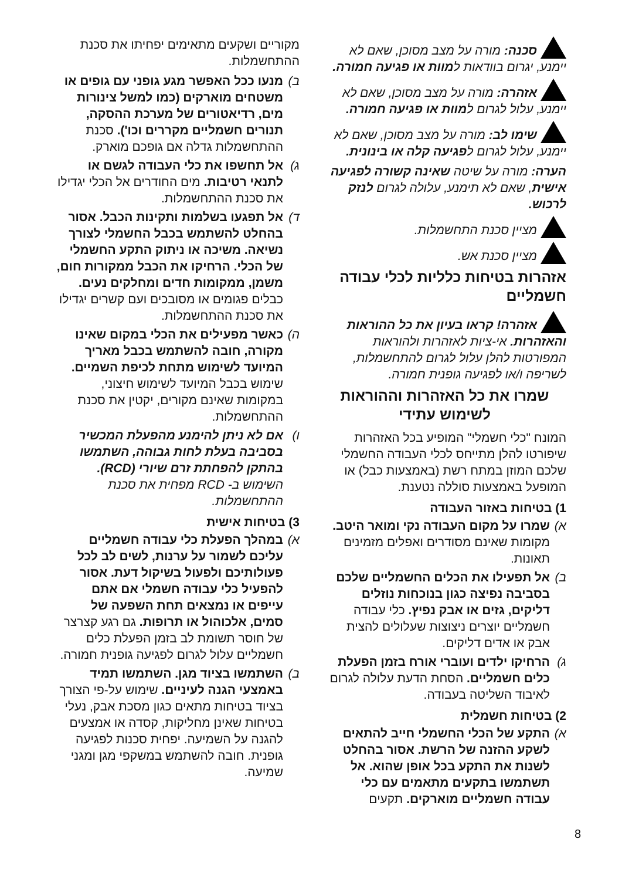סכנה: מורה על מצב מסוכן, שאם לא יימנע, יגרום בוודאות למוות או פגיעה חמורה.
אזהרה: מורה על מצב מסוכן, שאם לא יימנע, עלול לגרום למוות או פגיעה חמורה.
שימו לב: מורה על מצב מסוכן, שאם לא יימנע, עלול לגרום לפגיעה קלה או בינונית.
הערה: מורה על שיטה שאינה קשורה לפגיעה אישית, שאם לא תימנע, עלולה לגרום לנזק לרכוש.
מציין סכנת התחשמלות.
מציין סכנת אש.
אזהרות בטיחות כלליות לכלי עבודה חשמליים
אזהרה! קראו בעיון את כל ההוראות והאזהרות. אי-ציות לאזהרות ולהוראות המפורטות להלן עלול לגרום להתחשמלות, לשריפה ו/או לפגיעה גופנית חמורה.
שמרו את כל האזהרות וההוראות לשימוש עתידי
המונח "כלי חשמלי" המופיע בכל האזהרות שיפורטו להלן מתייחס לכלי העבודה החשמלי שלכם המוזן במתח רשת (באמצעות כבל) או המופעל באמצעות סוללה נטענת.
1) בטיחות באזור העבודה
א)
שמרו על מקום העבודה נקי ומואר היטב. מקומות שאינם מסודרים ואפלים מזמינים תאונות.
ב)
אל תפעילו את הכלים החשמליים שלכם בסביבה נפיצה כגון בנוכחות נוזלים דליקים, גזים או אבק נפיץ. כלי עבודה חשמליים יוצרים ניצוצות שעלולים להצית אבק או אדים דליקים.
ג)
הרחיקו ילדים ועוברי אורח בזמן הפעלת כלים חשמליים. הסחת הדעת עלולה לגרום לאיבוד השליטה בעבודה.
2) בטיחות חשמלית
א)
התקע של הכלי החשמלי חייב להתאים לשקע ההזנה של הרשת. אסור בהחלט לשנות את התקע בכל אופן שהוא. אל תשתמשו בתקעים מתאמים עם כלי עבודה חשמליים מוארקים. תקעים
מקוריים ושקעים מתאימים יפחיתו את סכנת ההתחשמלות.
ב)
מנעו ככל האפשר מגע גופני עם גופים או משטחים מוארקים (כמו למשל צינורות מים, רדיאטורים של מערכת ההסקה, תנורים חשמליים מקררים וכו'). סכנת ההתחשמלות גדלה אם גופכם מוארק.
ג)
אל תחשפו את כלי העבודה לגשם או לתנאי רטיבות. מים החודרים אל הכלי יגדילו את סכנת ההתחשמלות.
ד)
אל תפגעו בשלמות ותקינות הכבל. אסור בהחלט להשתמש בכבל החשמלי לצורך נשיאה. משיכה או ניתוק התקע החשמלי של הכלי. הרחיקו את הכבל ממקורות חום, משמן, ממקומות חדים ומחלקים נעים. כבלים פגומים או מסובכים ועם קשרים יגדילו את סכנת ההתחשמלות.
ה)
כאשר מפעילים את הכלי במקום שאינו מקורה, חובה להשתמש בכבל מאריך המיועד לשימוש מתחת לכיפת השמיים. שימוש בכבל המיועד לשימוש חיצוני, במקומות שאינם מקורים, יקטין את סכנת ההתחשמלות.
ו)
אם לא ניתן להימנע מהפעלת המכשיר בסביבה בעלת לחות גבוהה, השתמשו בהתקן להפחתת זרם שיורי (RCD). השימוש ב- RCD מפחית את סכנת ההתחשמלות.
3) בטיחות אישית
א)
במהלך הפעלת כלי עבודה חשמליים עליכם לשמור על ערנות, לשים לב לכל פעולותיכם ולפעול בשיקול דעת. אסור להפעיל כלי עבודה חשמלי אם אתם עייפים או נמצאים תחת השפעה של סמים, אלכוהול או תרופות. גם רגע קצרצר של חוסר תשומת לב בזמן הפעלת כלים חשמליים עלול לגרום לפגיעה גופנית חמורה.
ב)
השתמשו בציוד מגן. השתמשו תמיד באמצעי הגנה לעיניים. שימוש על-פי הצורך בציוד בטיחות מתאים כגון מסכת אבק, נעלי בטיחות שאינן מחליקות, קסדה או אמצעים להגנה על השמיעה. יפחית סכנות לפגיעה גופנית. חובה להשתמש במשקפי מגן ומגני שמיעה.
8